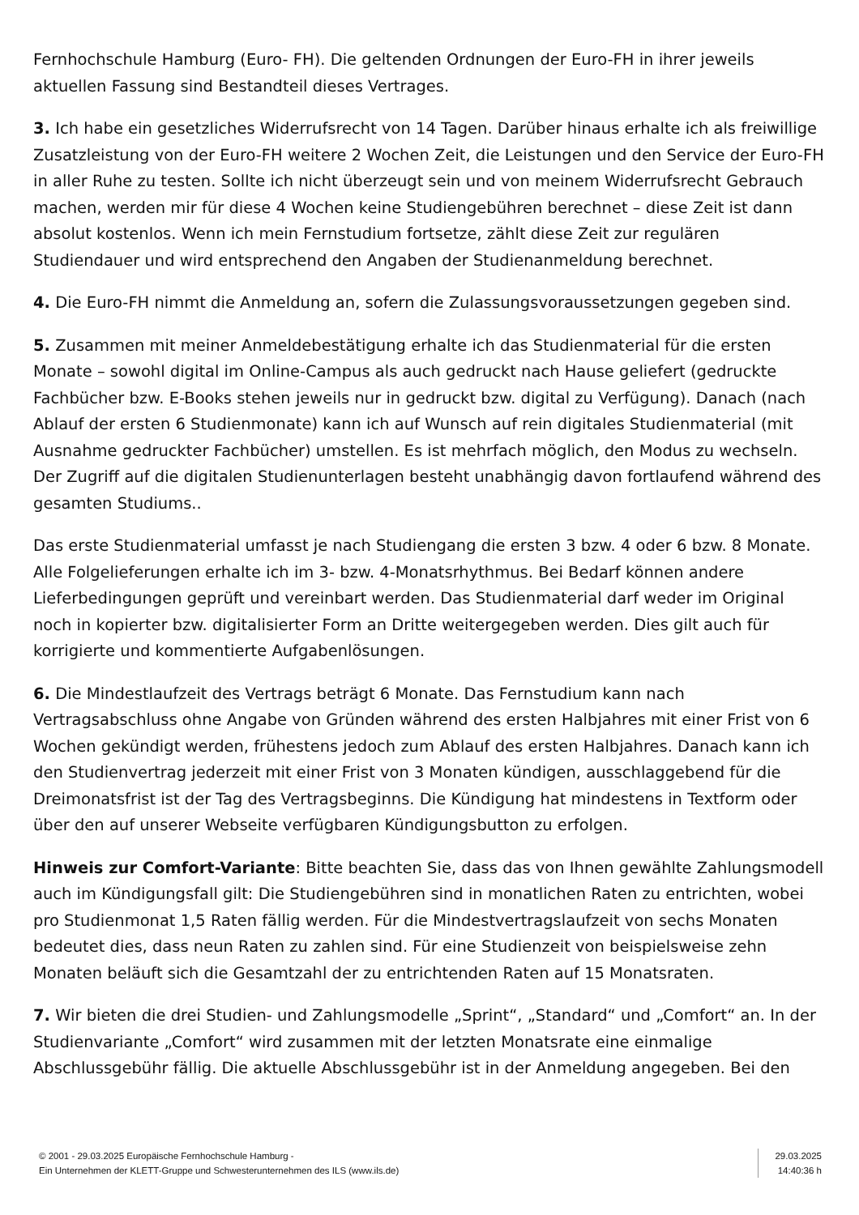Fernhochschule Hamburg (Euro- FH). Die geltenden Ordnungen der Euro-FH in ihrer jeweils aktuellen Fassung sind Bestandteil dieses Vertrages.
3. Ich habe ein gesetzliches Widerrufsrecht von 14 Tagen. Darüber hinaus erhalte ich als freiwillige Zusatzleistung von der Euro-FH weitere 2 Wochen Zeit, die Leistungen und den Service der Euro-FH in aller Ruhe zu testen. Sollte ich nicht überzeugt sein und von meinem Widerrufsrecht Gebrauch machen, werden mir für diese 4 Wochen keine Studiengebühren berechnet – diese Zeit ist dann absolut kostenlos. Wenn ich mein Fernstudium fortsetze, zählt diese Zeit zur regulären Studiendauer und wird entsprechend den Angaben der Studienanmeldung berechnet.
4. Die Euro-FH nimmt die Anmeldung an, sofern die Zulassungsvoraussetzungen gegeben sind.
5. Zusammen mit meiner Anmeldebestätigung erhalte ich das Studienmaterial für die ersten Monate – sowohl digital im Online-Campus als auch gedruckt nach Hause geliefert (gedruckte Fachbücher bzw. E-Books stehen jeweils nur in gedruckt bzw. digital zu Verfügung). Danach (nach Ablauf der ersten 6 Studienmonate) kann ich auf Wunsch auf rein digitales Studienmaterial (mit Ausnahme gedruckter Fachbücher) umstellen. Es ist mehrfach möglich, den Modus zu wechseln. Der Zugriff auf die digitalen Studienunterlagen besteht unabhängig davon fortlaufend während des gesamten Studiums..
Das erste Studienmaterial umfasst je nach Studiengang die ersten 3 bzw. 4 oder 6 bzw. 8 Monate. Alle Folgelieferungen erhalte ich im 3- bzw. 4-Monatsrhythmus. Bei Bedarf können andere Lieferbedingungen geprüft und vereinbart werden. Das Studienmaterial darf weder im Original noch in kopierter bzw. digitalisierter Form an Dritte weitergegeben werden. Dies gilt auch für korrigierte und kommentierte Aufgabenlösungen.
6. Die Mindestlaufzeit des Vertrags beträgt 6 Monate. Das Fernstudium kann nach Vertragsabschluss ohne Angabe von Gründen während des ersten Halbjahres mit einer Frist von 6 Wochen gekündigt werden, frühestens jedoch zum Ablauf des ersten Halbjahres. Danach kann ich den Studienvertrag jederzeit mit einer Frist von 3 Monaten kündigen, ausschlaggebend für die Dreimonatsfrist ist der Tag des Vertragsbeginns. Die Kündigung hat mindestens in Textform oder über den auf unserer Webseite verfügbaren Kündigungsbutton zu erfolgen.
Hinweis zur Comfort-Variante: Bitte beachten Sie, dass das von Ihnen gewählte Zahlungsmodell auch im Kündigungsfall gilt: Die Studiengebühren sind in monatlichen Raten zu entrichten, wobei pro Studienmonat 1,5 Raten fällig werden. Für die Mindestvertragslaufzeit von sechs Monaten bedeutet dies, dass neun Raten zu zahlen sind. Für eine Studienzeit von beispielsweise zehn Monaten beläuft sich die Gesamtzahl der zu entrichtenden Raten auf 15 Monatsraten.
7. Wir bieten die drei Studien- und Zahlungsmodelle „Sprint“, „Standard“ und „Comfort“ an. In der Studienvariante „Comfort“ wird zusammen mit der letzten Monatsrate eine einmalige Abschlussgebühr fällig. Die aktuelle Abschlussgebühr ist in der Anmeldung angegeben. Bei den
© 2001 - 29.03.2025 Europäische Fernhochschule Hamburg -
Ein Unternehmen der KLETT-Gruppe und Schwesterunternehmen des ILS (www.ils.de)
29.03.2025
14:40:36 h